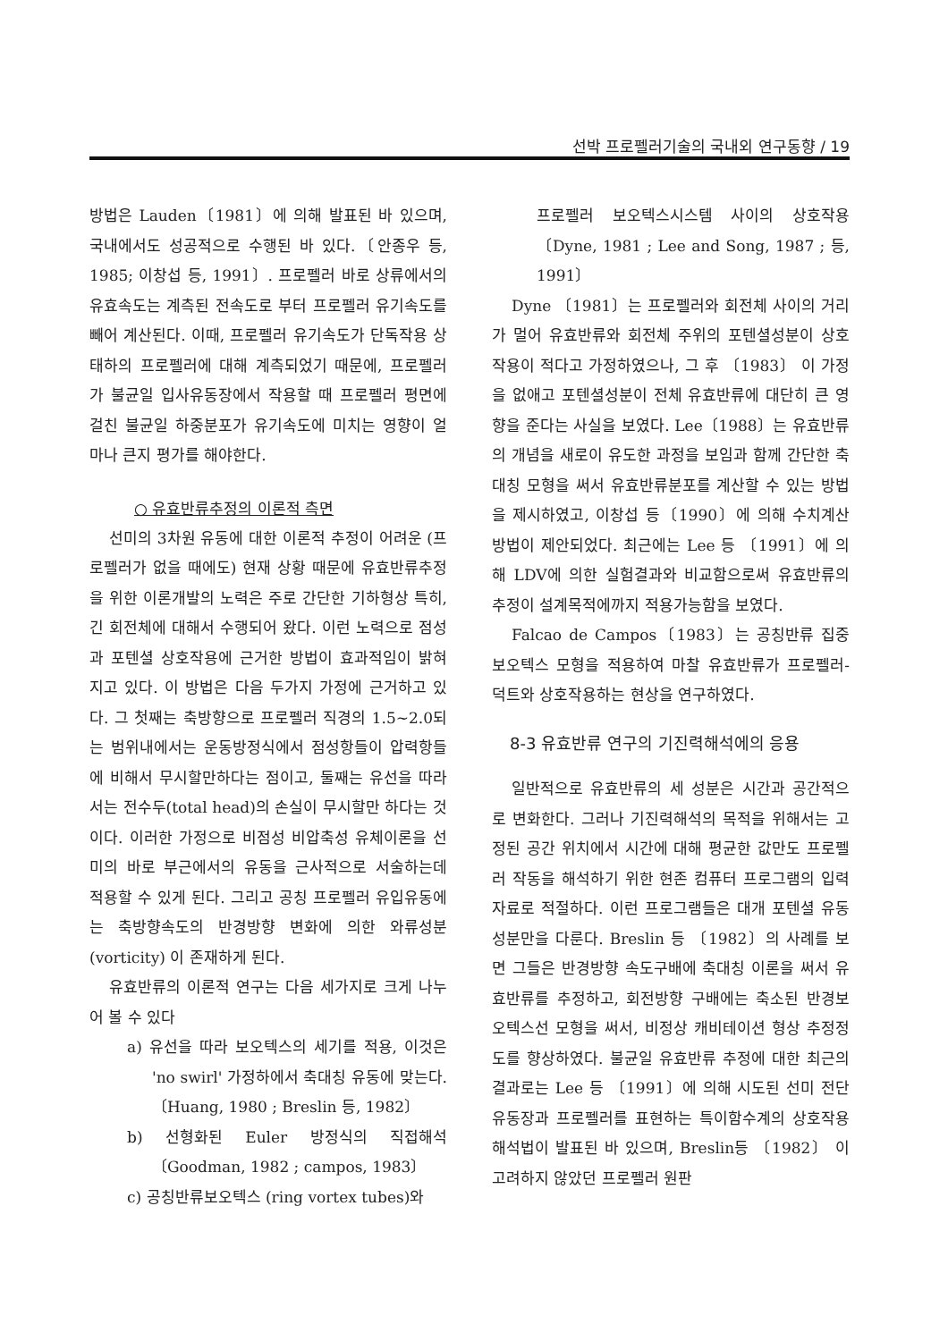선박 프로펠러기술의 국내외 연구동향 / 19
방법은 Lauden〔1981〕에 의해 발표된 바 있으며, 국내에서도 성공적으로 수행된 바 있다.〔안종우 등, 1985; 이창섭 등, 1991〕. 프로펠러 바로 상류에서의 유효속도는 계측된 전속도로 부터 프로펠러 유기속도를 빼어 계산된다. 이때, 프로펠러 유기속도가 단독작용 상태하의 프로펠러에 대해 계측되었기 때문에, 프로펠러가 불균일 입사유동장에서 작용할 때 프로펠러 평면에 걸친 불균일 하중분포가 유기속도에 미치는 영향이 얼마나 큰지 평가를 해야한다.
○ 유효반류추정의 이론적 측면
선미의 3차원 유동에 대한 이론적 추정이 어려운 (프로펠러가 없을 때에도) 현재 상황 때문에 유효반류추정을 위한 이론개발의 노력은 주로 간단한 기하형상 특히, 긴 회전체에 대해서 수행되어 왔다. 이런 노력으로 점성과 포텐셜 상호작용에 근거한 방법이 효과적임이 밝혀지고 있다. 이 방법은 다음 두가지 가정에 근거하고 있다. 그 첫째는 축방향으로 프로펠러 직경의 1.5~2.0되는 범위내에서는 운동방정식에서 점성항들이 압력항들에 비해서 무시할만하다는 점이고, 둘째는 유선을 따라서는 전수두(total head)의 손실이 무시할만 하다는 것이다. 이러한 가정으로 비점성 비압축성 유체이론을 선미의 바로 부근에서의 유동을 근사적으로 서술하는데 적용할 수 있게 된다. 그리고 공칭 프로펠러 유입유동에는 축방향속도의 반경방향 변화에 의한 와류성분(vorticity) 이 존재하게 된다.
유효반류의 이론적 연구는 다음 세가지로 크게 나누어 볼 수 있다
a) 유선을 따라 보오텍스의 세기를 적용, 이것은 'no swirl' 가정하에서 축대칭 유동에 맞는다. 〔Huang, 1980 ; Breslin 등, 1982〕
b) 선형화된 Euler 방정식의 직접해석 〔Goodman, 1982 ; campos, 1983〕
c) 공칭반류보오텍스 (ring vortex tubes)와
프로펠러 보오텍스시스템 사이의 상호작용 〔Dyne, 1981 ; Lee and Song, 1987 ; 등, 1991〕
Dyne 〔1981〕는 프로펠러와 회전체 사이의 거리가 멀어 유효반류와 회전체 주위의 포텐셜성분이 상호작용이 적다고 가정하였으나, 그 후 〔1983〕 이 가정을 없애고 포텐셜성분이 전체 유효반류에 대단히 큰 영향을 준다는 사실을 보였다. Lee〔1988〕는 유효반류의 개념을 새로이 유도한 과정을 보임과 함께 간단한 축대칭 모형을 써서 유효반류분포를 계산할 수 있는 방법을 제시하였고, 이창섭 등〔1990〕에 의해 수치계산 방법이 제안되었다. 최근에는 Lee 등 〔1991〕에 의해 LDV에 의한 실험결과와 비교함으로써 유효반류의 추정이 설계목적에까지 적용가능함을 보였다.
Falcao de Campos〔1983〕는 공칭반류 집중 보오텍스 모형을 적용하여 마찰 유효반류가 프로펠러-덕트와 상호작용하는 현상을 연구하였다.
8-3 유효반류 연구의 기진력해석에의 응용
일반적으로 유효반류의 세 성분은 시간과 공간적으로 변화한다. 그러나 기진력해석의 목적을 위해서는 고정된 공간 위치에서 시간에 대해 평균한 값만도 프로펠러 작동을 해석하기 위한 현존 컴퓨터 프로그램의 입력자료로 적절하다. 이런 프로그램들은 대개 포텐셜 유동성분만을 다룬다. Breslin 등 〔1982〕의 사례를 보면 그들은 반경방향 속도구배에 축대칭 이론을 써서 유효반류를 추정하고, 회전방향 구배에는 축소된 반경보오텍스선 모형을 써서, 비정상 캐비테이션 형상 추정정도를 향상하였다. 불균일 유효반류 추정에 대한 최근의 결과로는 Lee 등 〔1991〕에 의해 시도된 선미 전단유동장과 프로펠러를 표현하는 특이함수계의 상호작용 해석법이 발표된 바 있으며, Breslin등 〔1982〕 이 고려하지 않았던 프로펠러 원판